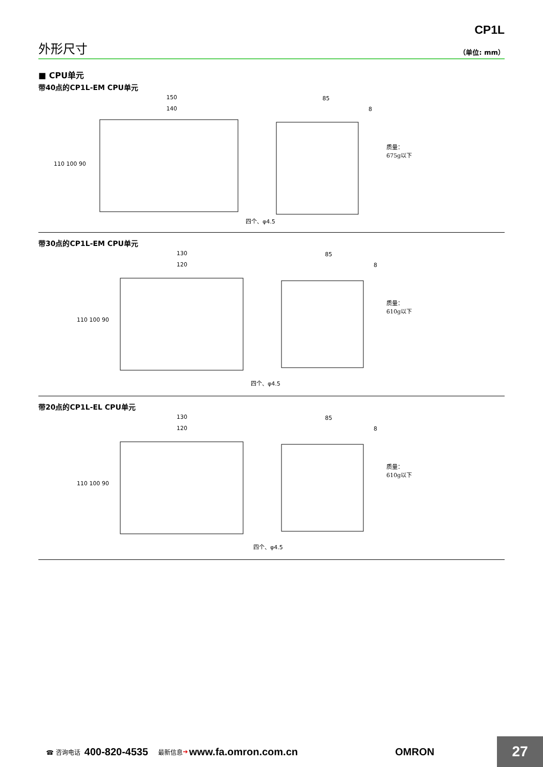CP1L
外形尺寸
（单位: mm）
■ CPU单元
带40点的CP1L-EM CPU单元
150
140
110 100 90
85
8
四个、φ4.5
质量：
675g以下
带30点的CP1L-EM CPU单元
130
120
110 100 90
85
8
四个、φ4.5
质量：
610g以下
带20点的CP1L-EL CPU单元
130
120
110 100 90
85
8
四个、φ4.5
质量：
610g以下
☎ 咨询电话 400-820-4535 最新信息 ➔ www.fa.omron.com.cn OMRON
27